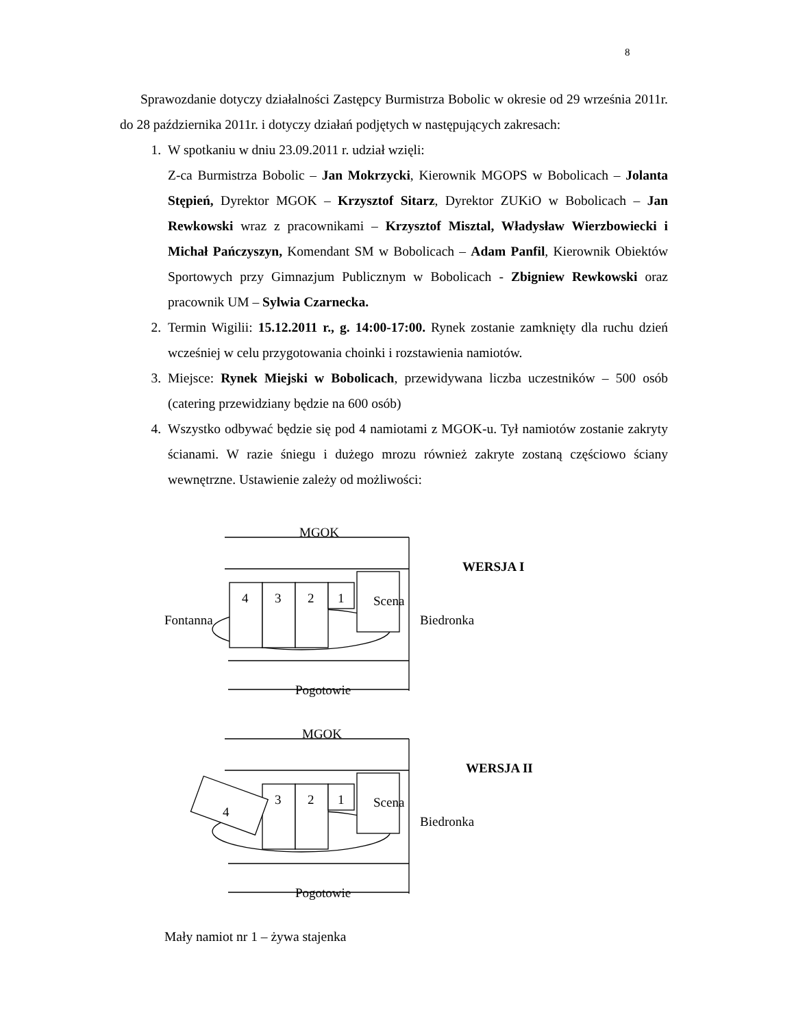8
Sprawozdanie dotyczy działalności Zastępcy Burmistrza Bobolic w okresie od 29 września 2011r. do 28 października 2011r. i dotyczy działań podjętych w następujących zakresach:
1. W spotkaniu w dniu 23.09.2011 r. udział wzięli:
Z-ca Burmistrza Bobolic – Jan Mokrzycki, Kierownik MGOPS w Bobolicach – Jolanta Stępień, Dyrektor MGOK – Krzysztof Sitarz, Dyrektor ZUKiO w Bobolicach – Jan Rewkowski wraz z pracownikami – Krzysztof Misztal, Władysław Wierzbowiecki i Michał Pańczyszyn, Komendant SM w Bobolicach – Adam Panfil, Kierownik Obiektów Sportowych przy Gimnazjum Publicznym w Bobolicach - Zbigniew Rewkowski oraz pracownik UM – Sylwia Czarnecka.
2. Termin Wigilii: 15.12.2011 r., g. 14:00-17:00. Rynek zostanie zamknięty dla ruchu dzień wcześniej w celu przygotowania choinki i rozstawienia namiotów.
3. Miejsce: Rynek Miejski w Bobolicach, przewidywana liczba uczestników – 500 osób (catering przewidziany będzie na 600 osób)
4. Wszystko odbywać będzie się pod 4 namiotami z MGOK-u. Tył namiotów zostanie zakryty ścianami. W razie śniegu i dużego mrozu również zakryte zostaną częściowo ściany wewnętrzne. Ustawienie zależy od możliwości:
MGOK
WERSJA I
Fontanna
4 3 2 1 Scena
Biedronka
Pogotowie
MGOK
WERSJA II
4
3 2 1 Scena
Biedronka
Pogotowie
Mały namiot nr 1 – żywa stajenka